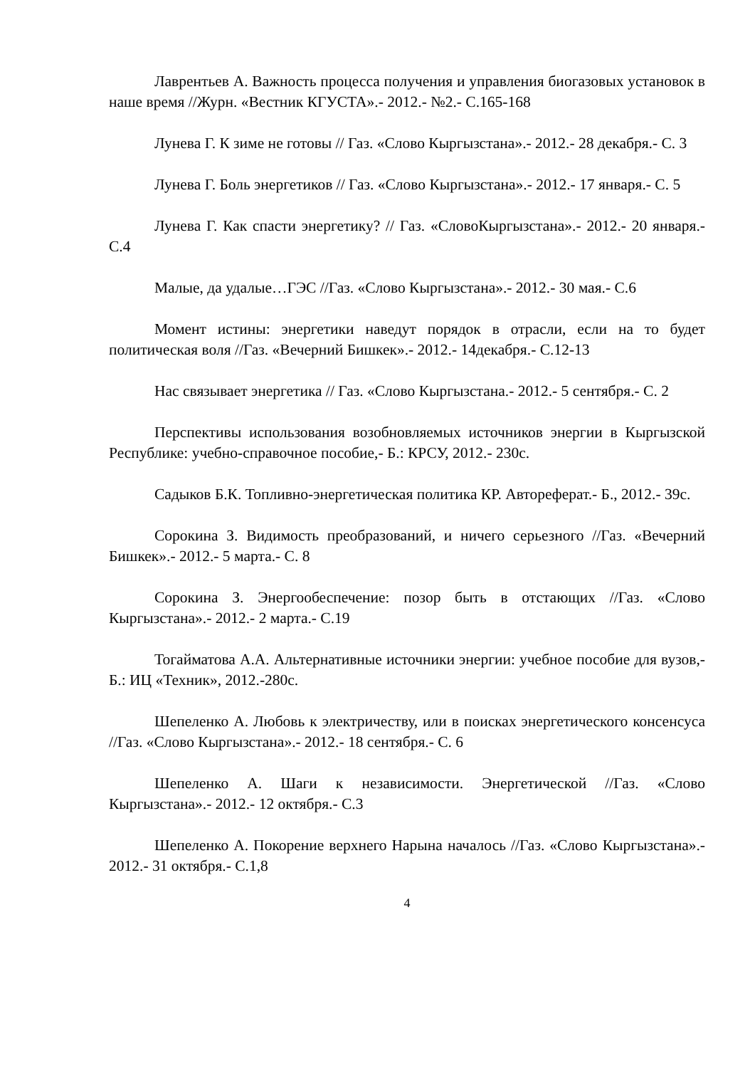Лаврентьев А. Важность процесса получения и управления биогазовых установок в наше время //Журн. «Вестник КГУСТА».- 2012.- №2.- С.165-168
Лунева Г. К зиме не готовы // Газ. «Слово Кыргызстана».- 2012.- 28 декабря.- С. 3
Лунева Г. Боль энергетиков // Газ. «Слово Кыргызстана».- 2012.- 17 января.- С. 5
Лунева Г. Как спасти энергетику? // Газ. «СловоКыргызстана».- 2012.- 20 января.- С.4
Малые, да удалые…ГЭС //Газ. «Слово Кыргызстана».- 2012.- 30 мая.- С.6
Момент истины: энергетики наведут порядок в отрасли, если на то будет политическая воля //Газ. «Вечерний Бишкек».- 2012.- 14декабря.- С.12-13
Нас связывает энергетика // Газ. «Слово Кыргызстана.- 2012.- 5 сентября.- С. 2
Перспективы использования возобновляемых источников энергии в Кыргызской Республике: учебно-справочное пособие,- Б.: КРСУ, 2012.- 230с.
Садыков Б.К. Топливно-энергетическая политика КР. Автореферат.- Б., 2012.- 39с.
Сорокина З. Видимость преобразований, и ничего серьезного //Газ. «Вечерний Бишкек».- 2012.- 5 марта.- С. 8
Сорокина З. Энергообеспечение: позор быть в отстающих //Газ. «Слово Кыргызстана».- 2012.- 2 марта.- С.19
Тогайматова А.А. Альтернативные источники энергии: учебное пособие для вузов,- Б.: ИЦ «Техник», 2012.-280с.
Шепеленко А. Любовь к электричеству, или в поисках энергетического консенсуса //Газ. «Слово Кыргызстана».- 2012.- 18 сентября.- С. 6
Шепеленко А. Шаги к независимости. Энергетической //Газ. «Слово Кыргызстана».- 2012.- 12 октября.- С.3
Шепеленко А. Покорение верхнего Нарына началось //Газ. «Слово Кыргызстана».- 2012.- 31 октября.- С.1,8
4